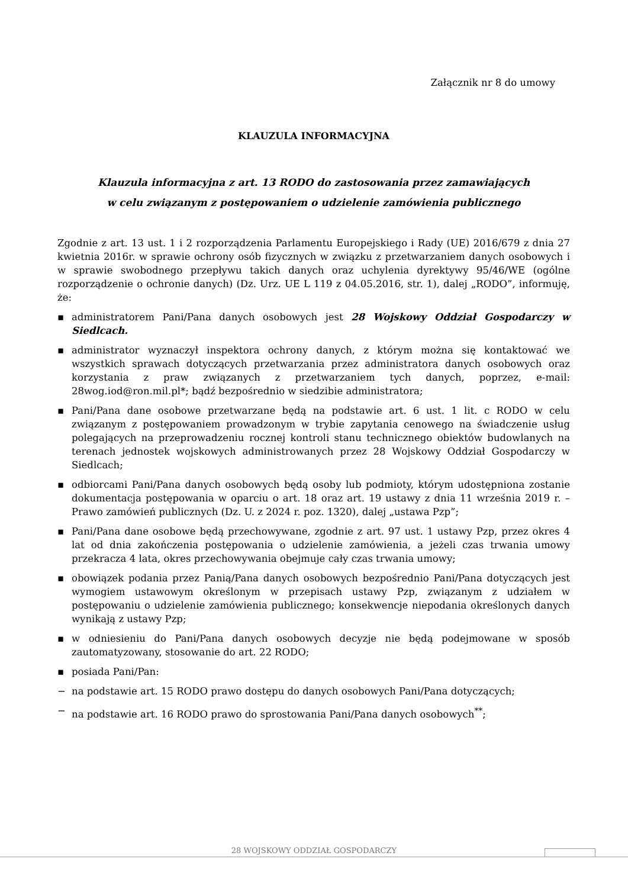Załącznik nr 8 do umowy
KLAUZULA INFORMACYJNA
Klauzula informacyjna z art. 13 RODO do zastosowania przez zamawiających
w celu związanym z postępowaniem o udzielenie zamówienia publicznego
Zgodnie z art. 13 ust. 1 i 2 rozporządzenia Parlamentu Europejskiego i Rady (UE) 2016/679 z dnia 27 kwietnia 2016r. w sprawie ochrony osób fizycznych w związku z przetwarzaniem danych osobowych i w sprawie swobodnego przepływu takich danych oraz uchylenia dyrektywy 95/46/WE (ogólne rozporządzenie o ochronie danych) (Dz. Urz. UE L 119 z 04.05.2016, str. 1), dalej „RODO”, informuję, że:
▪ administratorem Pani/Pana danych osobowych jest 28 Wojskowy Oddział Gospodarczy w Siedlcach.
▪ administrator wyznaczył inspektora ochrony danych, z którym można się kontaktować we wszystkich sprawach dotyczących przetwarzania przez administratora danych osobowych oraz korzystania z praw związanych z przetwarzaniem tych danych, poprzez, e-mail: 28wog.iod@ron.mil.pl*; bądź bezpośrednio w siedzibie administratora;
▪ Pani/Pana dane osobowe przetwarzane będą na podstawie art. 6 ust. 1 lit. c RODO w celu związanym z postępowaniem prowadzonym w trybie zapytania cenowego na świadczenie usług polegających na przeprowadzeniu rocznej kontroli stanu technicznego obiektów budowlanych na terenach jednostek wojskowych administrowanych przez 28 Wojskowy Oddział Gospodarczy w Siedlcach;
▪ odbiorcami Pani/Pana danych osobowych będą osoby lub podmioty, którym udostępniona zostanie dokumentacja postępowania w oparciu o art. 18 oraz art. 19 ustawy z dnia 11 września 2019 r. – Prawo zamówień publicznych (Dz. U. z 2024 r. poz. 1320), dalej „ustawa Pzp”;
▪ Pani/Pana dane osobowe będą przechowywane, zgodnie z art. 97 ust. 1 ustawy Pzp, przez okres 4 lat od dnia zakończenia postępowania o udzielenie zamówienia, a jeżeli czas trwania umowy przekracza 4 lata, okres przechowywania obejmuje cały czas trwania umowy;
▪ obowiązek podania przez Panią/Pana danych osobowych bezpośrednio Pani/Pana dotyczących jest wymogiem ustawowym określonym w przepisach ustawy Pzp, związanym z udziałem w postępowaniu o udzielenie zamówienia publicznego; konsekwencje niepodania określonych danych wynikają z ustawy Pzp;
▪ w odniesieniu do Pani/Pana danych osobowych decyzje nie będą podejmowane w sposób zautomatyzowany, stosowanie do art. 22 RODO;
▪ posiada Pani/Pan:
− na podstawie art. 15 RODO prawo dostępu do danych osobowych Pani/Pana dotyczących;
− na podstawie art. 16 RODO prawo do sprostowania Pani/Pana danych osobowych<sup>**</sup>;
28 WOJSKOWY ODDZIAŁ GOSPODARCZY